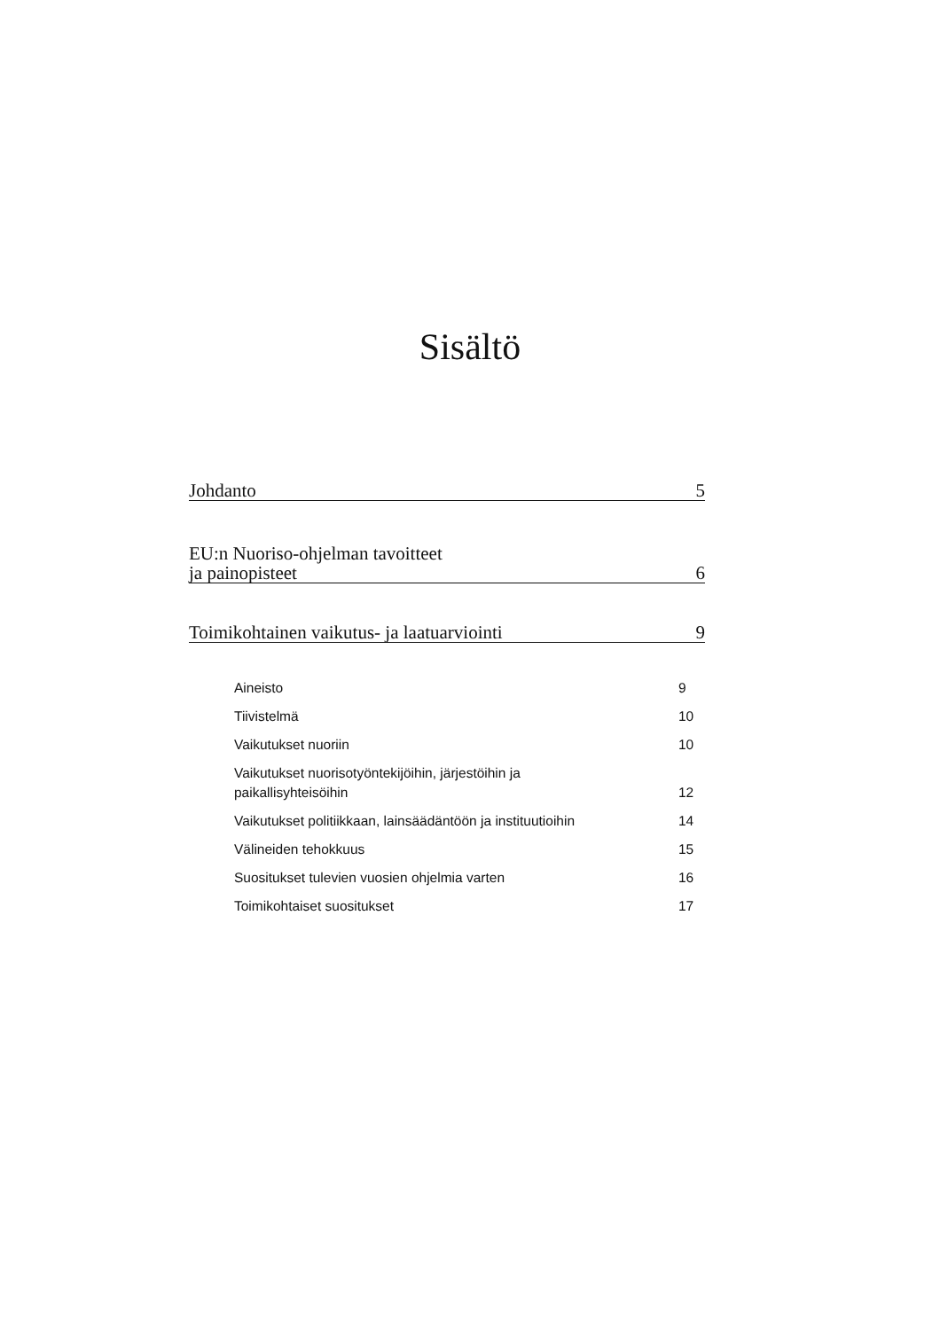Sisältö
Johdanto 5
EU:n Nuoriso-ohjelman tavoitteet
ja painopisteet 6
Toimikohtainen vaikutus- ja laatuarviointi 9
Aineisto 9
Tiivistelmä 10
Vaikutukset nuoriin 10
Vaikutukset nuorisotyöntekijöihin, järjestöihin ja
paikallisyhteisöihin 12
Vaikutukset politiikkaan, lainsäädäntöön ja instituutioihin 14
Välineiden tehokkuus 15
Suositukset tulevien vuosien ohjelmia varten 16
Toimikohtaiset suositukset 17